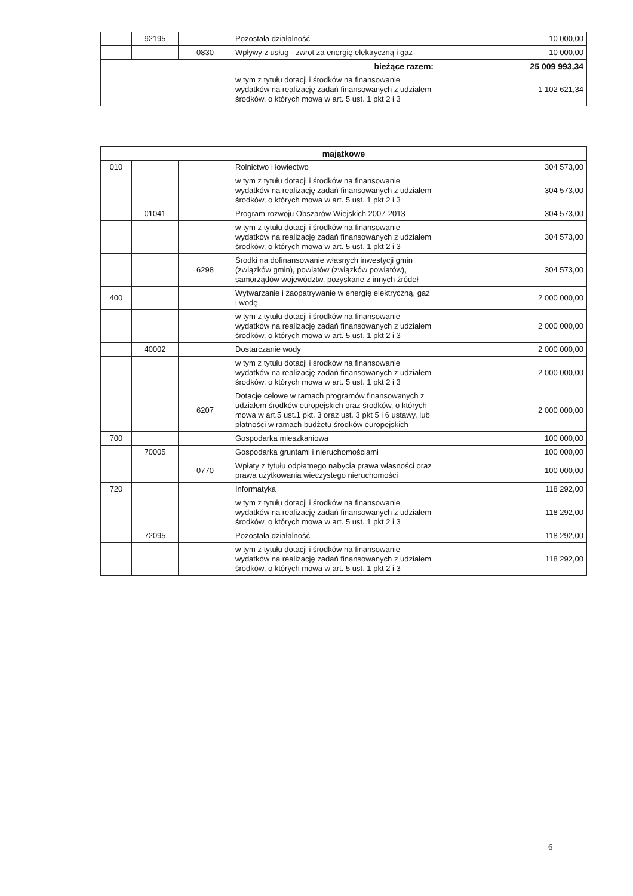| | 92195 | | Pozostała działalność | 10 000,00 |
| | | 0830 | Wpływy z usług - zwrot za energię elektryczną i gaz | 10 000,00 |
| bieżące razem: | | | | 25 009 993,34 |
| | | | w tym z tytułu dotacji i środków na finansowanie wydatków na realizację zadań finansowanych z udziałem środków, o których mowa w art. 5 ust. 1 pkt 2 i 3 | 1 102 621,34 |
| majątkowe | | | | |
| 010 | | | Rolnictwo i łowiectwo | 304 573,00 |
| | | | w tym z tytułu dotacji i środków na finansowanie wydatków na realizację zadań finansowanych z udziałem środków, o których mowa w art. 5 ust. 1 pkt 2 i 3 | 304 573,00 |
| | 01041 | | Program rozwoju Obszarów Wiejskich 2007-2013 | 304 573,00 |
| | | | w tym z tytułu dotacji i środków na finansowanie wydatków na realizację zadań finansowanych z udziałem środków, o których mowa w art. 5 ust. 1 pkt 2 i 3 | 304 573,00 |
| | | 6298 | Środki na dofinansowanie własnych inwestycji gmin (związków gmin), powiatów (związków powiatów), samorządów województw, pozyskane z innych źródeł | 304 573,00 |
| 400 | | | Wytwarzanie i zaopatrywanie w energię elektryczną, gaz i wodę | 2 000 000,00 |
| | | | w tym z tytułu dotacji i środków na finansowanie wydatków na realizację zadań finansowanych z udziałem środków, o których mowa w art. 5 ust. 1 pkt 2 i 3 | 2 000 000,00 |
| | 40002 | | Dostarczanie wody | 2 000 000,00 |
| | | | w tym z tytułu dotacji i środków na finansowanie wydatków na realizację zadań finansowanych z udziałem środków, o których mowa w art. 5 ust. 1 pkt 2 i 3 | 2 000 000,00 |
| | | 6207 | Dotacje celowe w ramach programów finansowanych z udziałem środków europejskich oraz środków, o których mowa w art.5 ust.1 pkt. 3 oraz ust. 3 pkt 5 i 6 ustawy, lub płatności w ramach budżetu środków europejskich | 2 000 000,00 |
| 700 | | | Gospodarka mieszkaniowa | 100 000,00 |
| | 70005 | | Gospodarka gruntami i nieruchomościami | 100 000,00 |
| | | 0770 | Wpłaty z tytułu odpłatnego nabycia prawa własności oraz prawa użytkowania wieczystego nieruchomości | 100 000,00 |
| 720 | | | Informatyka | 118 292,00 |
| | | | w tym z tytułu dotacji i środków na finansowanie wydatków na realizację zadań finansowanych z udziałem środków, o których mowa w art. 5 ust. 1 pkt 2 i 3 | 118 292,00 |
| | 72095 | | Pozostała działalność | 118 292,00 |
| | | | w tym z tytułu dotacji i środków na finansowanie wydatków na realizację zadań finansowanych z udziałem środków, o których mowa w art. 5 ust. 1 pkt 2 i 3 | 118 292,00 |
6